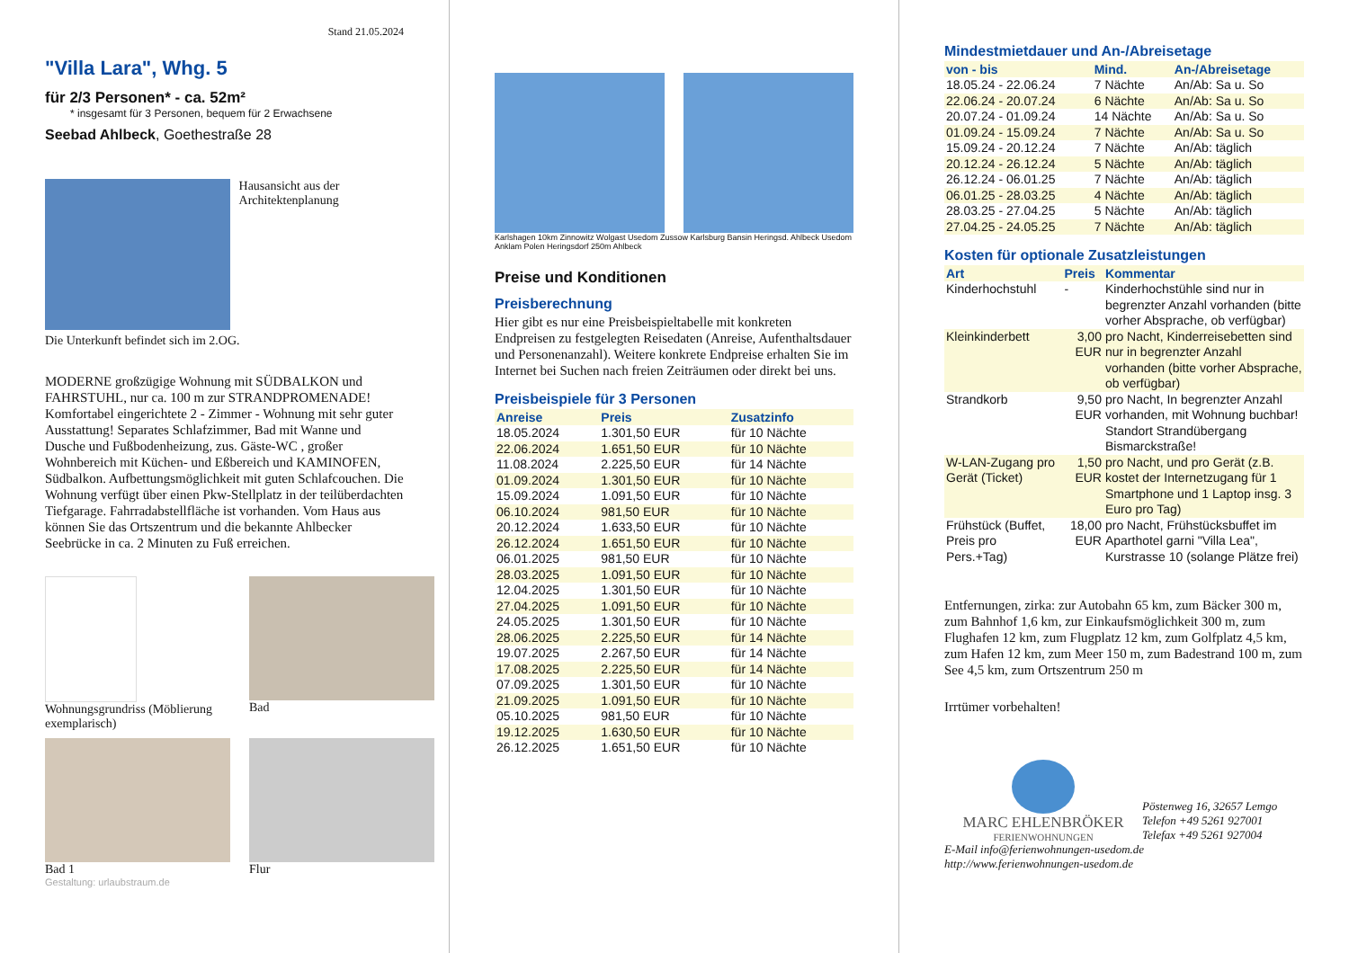Stand 21.05.2024
"Villa Lara", Whg. 5
für 2/3 Personen* - ca. 52m²
* insgesamt für 3 Personen, bequem für 2 Erwachsene
Seebad Ahlbeck, Goethestraße 28
Hausansicht aus der Architektenplanung
Die Unterkunft befindet sich im 2.OG.
MODERNE großzügige Wohnung mit SÜDBALKON und FAHRSTUHL, nur ca. 100 m zur STRANDPROMENADE! Komfortabel eingerichtete 2 - Zimmer - Wohnung mit sehr guter Ausstattung! Separates Schlafzimmer, Bad mit Wanne und Dusche und Fußbodenheizung, zus. Gäste-WC , großer Wohnbereich mit Küchen- und Eßbereich und KAMINOFEN, Südbalkon. Aufbettungsmöglichkeit mit guten Schlafcouchen. Die Wohnung verfügt über einen Pkw-Stellplatz in der teilüberdachten Tiefgarage. Fahrradabstellfläche ist vorhanden. Vom Haus aus können Sie das Ortszentrum und die bekannte Ahlbecker Seebrücke in ca. 2 Minuten zu Fuß erreichen.
Wohnungsgrundriss (Möblierung exemplarisch)
Bad
Bad 1
Flur
Gestaltung: urlaubstraum.de
Karlshagen 10km Zinnowitz Wolgast Usedom Zussow Karlsburg Bansin Heringsd. Ahlbeck Usedom Anklam Polen Heringsdorf 250m Ahlbeck
Preise und Konditionen
Preisberechnung
Hier gibt es nur eine Preisbeispieltabelle mit konkreten Endpreisen zu festgelegten Reisedaten (Anreise, Aufenthaltsdauer und Personenanzahl). Weitere konkrete Endpreise erhalten Sie im Internet bei Suchen nach freien Zeiträumen oder direkt bei uns.
Preisbeispiele für 3 Personen
| Anreise | Preis | Zusatzinfo |
| --- | --- | --- |
| 18.05.2024 | 1.301,50 EUR | für 10 Nächte |
| 22.06.2024 | 1.651,50 EUR | für 10 Nächte |
| 11.08.2024 | 2.225,50 EUR | für 14 Nächte |
| 01.09.2024 | 1.301,50 EUR | für 10 Nächte |
| 15.09.2024 | 1.091,50 EUR | für 10 Nächte |
| 06.10.2024 | 981,50 EUR | für 10 Nächte |
| 20.12.2024 | 1.633,50 EUR | für 10 Nächte |
| 26.12.2024 | 1.651,50 EUR | für 10 Nächte |
| 06.01.2025 | 981,50 EUR | für 10 Nächte |
| 28.03.2025 | 1.091,50 EUR | für 10 Nächte |
| 12.04.2025 | 1.301,50 EUR | für 10 Nächte |
| 27.04.2025 | 1.091,50 EUR | für 10 Nächte |
| 24.05.2025 | 1.301,50 EUR | für 10 Nächte |
| 28.06.2025 | 2.225,50 EUR | für 14 Nächte |
| 19.07.2025 | 2.267,50 EUR | für 14 Nächte |
| 17.08.2025 | 2.225,50 EUR | für 14 Nächte |
| 07.09.2025 | 1.301,50 EUR | für 10 Nächte |
| 21.09.2025 | 1.091,50 EUR | für 10 Nächte |
| 05.10.2025 | 981,50 EUR | für 10 Nächte |
| 19.12.2025 | 1.630,50 EUR | für 10 Nächte |
| 26.12.2025 | 1.651,50 EUR | für 10 Nächte |
Mindestmietdauer und An-/Abreisetage
| von - bis | Mind. | An-/Abreisetage |
| --- | --- | --- |
| 18.05.24 - 22.06.24 | 7 Nächte | An/Ab: Sa u. So |
| 22.06.24 - 20.07.24 | 6 Nächte | An/Ab: Sa u. So |
| 20.07.24 - 01.09.24 | 14 Nächte | An/Ab: Sa u. So |
| 01.09.24 - 15.09.24 | 7 Nächte | An/Ab: Sa u. So |
| 15.09.24 - 20.12.24 | 7 Nächte | An/Ab: täglich |
| 20.12.24 - 26.12.24 | 5 Nächte | An/Ab: täglich |
| 26.12.24 - 06.01.25 | 7 Nächte | An/Ab: täglich |
| 06.01.25 - 28.03.25 | 4 Nächte | An/Ab: täglich |
| 28.03.25 - 27.04.25 | 5 Nächte | An/Ab: täglich |
| 27.04.25 - 24.05.25 | 7 Nächte | An/Ab: täglich |
Kosten für optionale Zusatzleistungen
| Art | Preis | Kommentar |
| --- | --- | --- |
| Kinderhochstuhl | - | Kinderhochstühle sind nur in begrenzter Anzahl vorhanden (bitte vorher Absprache, ob verfügbar) |
| Kleinkinderbett | 3,00 EUR | pro Nacht, Kinderreisebetten sind nur in begrenzter Anzahl vorhanden (bitte vorher Absprache, ob verfügbar) |
| Strandkorb | 9,50 EUR | pro Nacht, In begrenzter Anzahl vorhanden, mit Wohnung buchbar! Standort Strandübergang Bismarckstraße! |
| W-LAN-Zugang pro Gerät (Ticket) | 1,50 EUR | pro Nacht, und pro Gerät (z.B. kostet der Internetzugang für 1 Smartphone und 1 Laptop insg. 3 Euro pro Tag) |
| Frühstück (Buffet, Preis pro Pers.+Tag) | 18,00 EUR | pro Nacht, Frühstücksbuffet im Aparthotel garni "Villa Lea", Kurstrasse 10 (solange Plätze frei) |
Entfernungen, zirka: zur Autobahn 65 km, zum Bäcker 300 m, zum Bahnhof 1,6 km, zur Einkaufsmöglichkeit 300 m, zum Flughafen 12 km, zum Flugplatz 12 km, zum Golfplatz 4,5 km, zum Hafen 12 km, zum Meer 150 m, zum Badestrand 100 m, zum See 4,5 km, zum Ortszentrum 250 m
Irrtümer vorbehalten!
MARC EHLENBRÖKER
FERIENWOHNUNGEN
Pöstenweg 16, 32657 Lemgo
Telefon +49 5261 927001
Telefax +49 5261 927004
E-Mail info@ferienwohnungen-usedom.de
http://www.ferienwohnungen-usedom.de